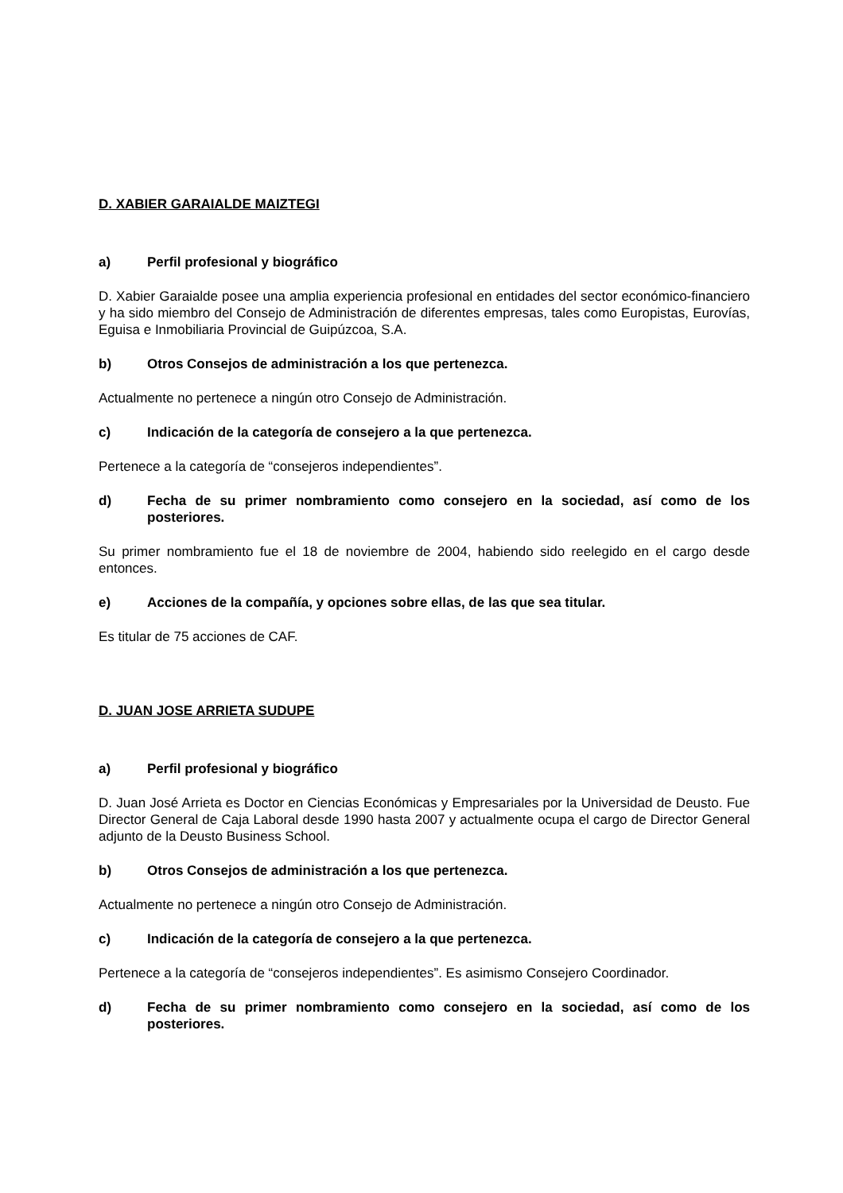D. XABIER GARAIALDE MAIZTEGI
a) Perfil profesional y biográfico
D. Xabier Garaialde posee una amplia experiencia profesional en entidades del sector económico-financiero y ha sido miembro del Consejo de Administración de diferentes empresas, tales como Europistas, Eurovías, Eguisa e Inmobiliaria Provincial de Guipúzcoa, S.A.
b) Otros Consejos de administración a los que pertenezca.
Actualmente no pertenece a ningún otro Consejo de Administración.
c) Indicación de la categoría de consejero a la que pertenezca.
Pertenece a la categoría de “consejeros independientes”.
d) Fecha de su primer nombramiento como consejero en la sociedad, así como de los posteriores.
Su primer nombramiento fue el 18 de noviembre de 2004, habiendo sido reelegido en el cargo desde entonces.
e) Acciones de la compañía, y opciones sobre ellas, de las que sea titular.
Es titular de 75 acciones de CAF.
D. JUAN JOSE ARRIETA SUDUPE
a) Perfil profesional y biográfico
D. Juan José Arrieta es Doctor en Ciencias Económicas y Empresariales por la Universidad de Deusto. Fue Director General de Caja Laboral desde 1990 hasta 2007 y actualmente ocupa el cargo de Director General adjunto de la Deusto Business School.
b) Otros Consejos de administración a los que pertenezca.
Actualmente no pertenece a ningún otro Consejo de Administración.
c) Indicación de la categoría de consejero a la que pertenezca.
Pertenece a la categoría de “consejeros independientes”. Es asimismo Consejero Coordinador.
d) Fecha de su primer nombramiento como consejero en la sociedad, así como de los posteriores.